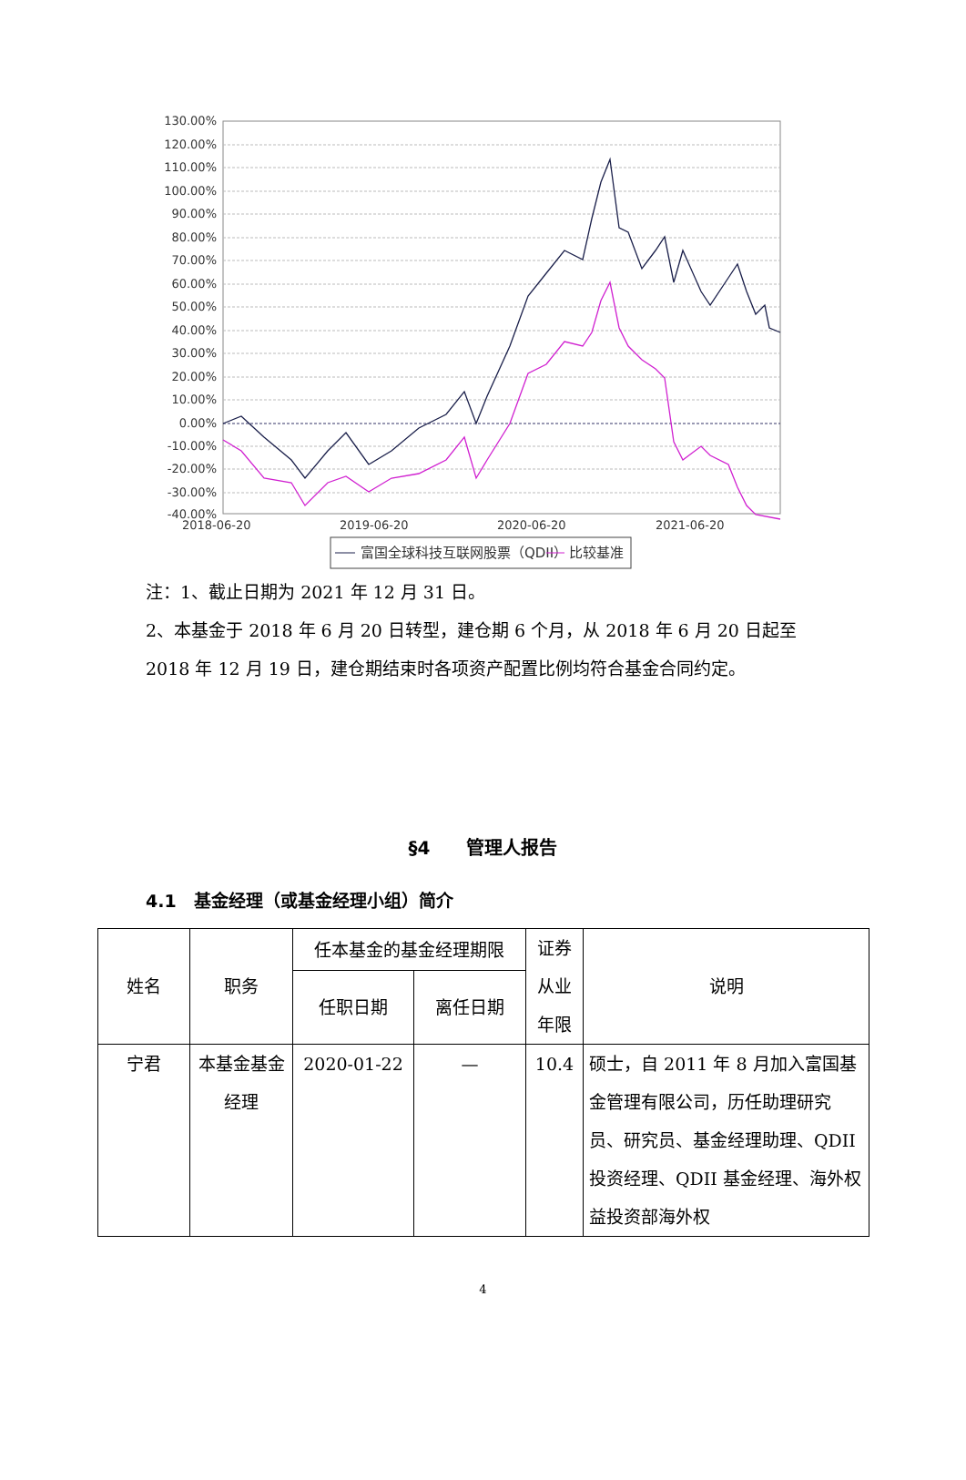130.00%
120.00%
110.00%
100.00%
90.00%
80.00%
70.00%
60.00%
50.00%
40.00%
30.00%
20.00%
10.00%
0.00%
-10.00%
-20.00%
-30.00%
-40.00%
2018-06-20
2019-06-20
2020-06-20
2021-06-20
富国全球科技互联网股票（QDII）
比较基准
注：1、截止日期为 2021 年 12 月 31 日。
2、本基金于 2018 年 6 月 20 日转型，建仓期 6 个月，从 2018 年 6 月 20 日起至 2018 年 12 月 19 日，建仓期结束时各项资产配置比例均符合基金合同约定。
§4　　管理人报告
4.1　基金经理（或基金经理小组）简介
| 姓名 | 职务 | 任本基金的基金经理期限 | | 证券从业年限 | 说明 |
| --- | --- | --- | --- | --- | --- |
| | | 任职日期 | 离任日期 | | |
| 宁君 | 本基金基金经理 | 2020-01-22 | — | 10.4 | 硕士，自 2011 年 8 月加入富国基金管理有限公司，历任助理研究员、研究员、基金经理助理、QDII 投资经理、QDII 基金经理、海外权益投资部海外权 |
4